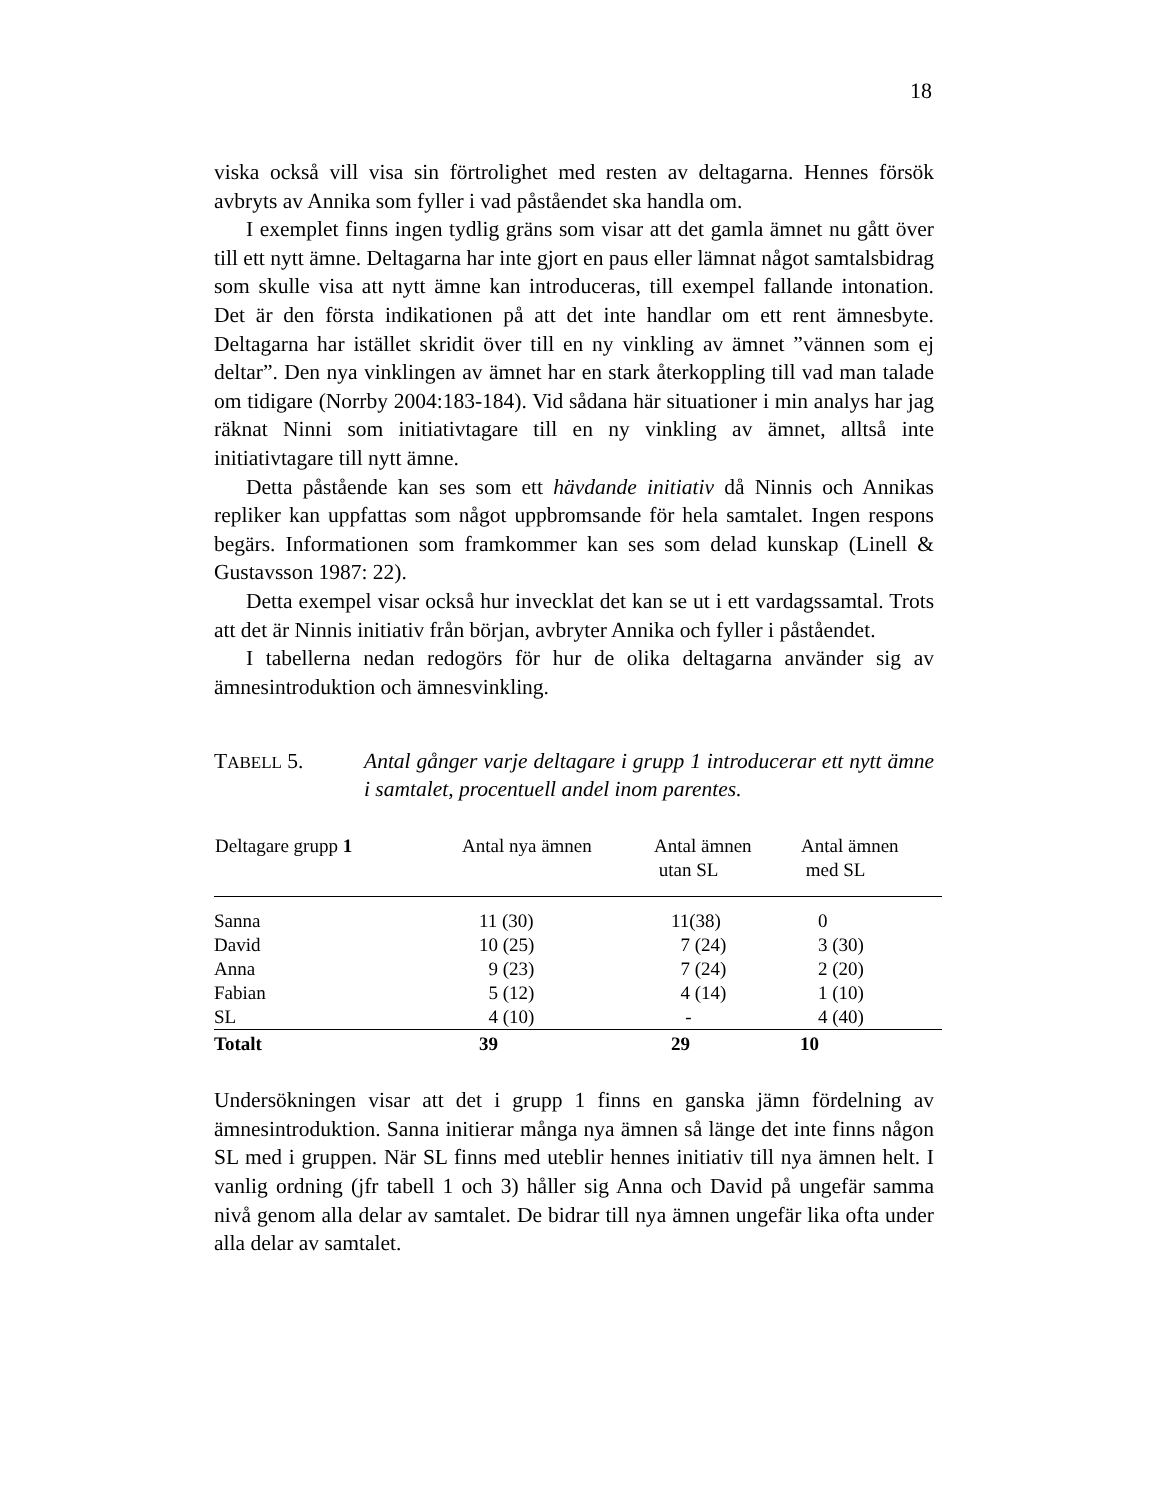18
viska också vill visa sin förtrolighet med resten av deltagarna. Hennes försök avbryts av Annika som fyller i vad påståendet ska handla om.
I exemplet finns ingen tydlig gräns som visar att det gamla ämnet nu gått över till ett nytt ämne. Deltagarna har inte gjort en paus eller lämnat något samtalsbidrag som skulle visa att nytt ämne kan introduceras, till exempel fallande intonation. Det är den första indikationen på att det inte handlar om ett rent ämnesbyte. Deltagarna har istället skridit över till en ny vinkling av ämnet ”vännen som ej deltar”. Den nya vinklingen av ämnet har en stark återkoppling till vad man talade om tidigare (Norrby 2004:183-184). Vid sådana här situationer i min analys har jag räknat Ninni som initiativtagare till en ny vinkling av ämnet, alltså inte initiativtagare till nytt ämne.
Detta påstående kan ses som ett hävdande initiativ då Ninnis och Annikas repliker kan uppfattas som något uppbromsande för hela samtalet. Ingen respons begärs. Informationen som framkommer kan ses som delad kunskap (Linell & Gustavsson 1987: 22).
Detta exempel visar också hur invecklat det kan se ut i ett vardagssamtal. Trots att det är Ninnis initiativ från början, avbryter Annika och fyller i påståendet.
I tabellerna nedan redogörs för hur de olika deltagarna använder sig av ämnesintroduktion och ämnesvinkling.
TABELL 5. Antal gånger varje deltagare i grupp 1 introducerar ett nytt ämne i samtalet, procentuell andel inom parentes.
| Deltagare grupp 1 | Antal nya ämnen | Antal ämnen utan SL | Antal ämnen med SL |
| --- | --- | --- | --- |
| Sanna | 11 (30) | 11(38) | 0 |
| David | 10 (25) | 7 (24) | 3 (30) |
| Anna | 9 (23) | 7 (24) | 2 (20) |
| Fabian | 5 (12) | 4 (14) | 1 (10) |
| SL | 4 (10) | - | 4 (40) |
| Totalt | 39 | 29 | 10 |
Undersökningen visar att det i grupp 1 finns en ganska jämn fördelning av ämnesintroduktion. Sanna initierar många nya ämnen så länge det inte finns någon SL med i gruppen. När SL finns med uteblir hennes initiativ till nya ämnen helt. I vanlig ordning (jfr tabell 1 och 3) håller sig Anna och David på ungefär samma nivå genom alla delar av samtalet. De bidrar till nya ämnen ungefär lika ofta under alla delar av samtalet.